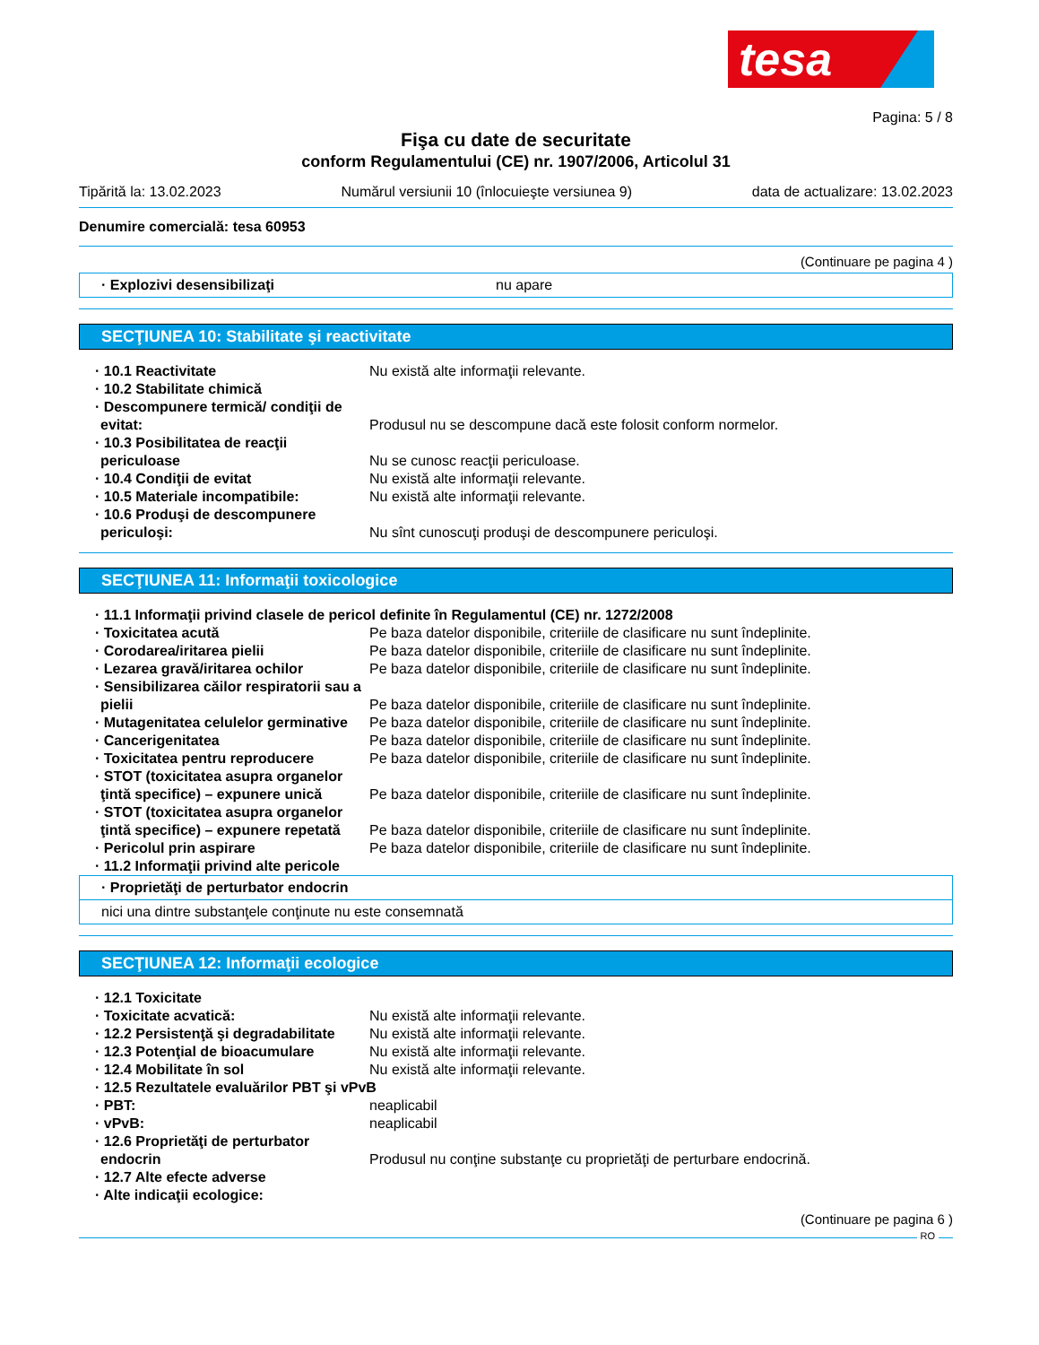tesa
Pagina: 5 / 8
Fişa cu date de securitate
conform Regulamentului (CE) nr. 1907/2006, Articolul 31
Tipărită la: 13.02.2023 Numărul versiunii 10 (înlocuieşte versiunea 9) data de actualizare: 13.02.2023
Denumire comercială: tesa 60953
(Continuare pe pagina 4 )
· Explozivi desensibilizaţi nu apare
SECŢIUNEA 10: Stabilitate şi reactivitate
· 10.1 Reactivitate Nu există alte informaţii relevante.
· 10.2 Stabilitate chimică
· Descompunere termică/ condiţii de evitat:
Produsul nu se descompune dacă este folosit conform normelor.
· 10.3 Posibilitatea de reacţii periculoase
Nu se cunosc reacţii periculoase.
· 10.4 Condiţii de evitat Nu există alte informaţii relevante.
· 10.5 Materiale incompatibile: Nu există alte informaţii relevante.
· 10.6 Produşi de descompunere periculoşi:
Nu sînt cunoscuţi produşi de descompunere periculoşi.
SECŢIUNEA 11: Informaţii toxicologice
· 11.1 Informaţii privind clasele de pericol definite în Regulamentul (CE) nr. 1272/2008
· Toxicitatea acută Pe baza datelor disponibile, criteriile de clasificare nu sunt îndeplinite.
· Corodarea/iritarea pielii Pe baza datelor disponibile, criteriile de clasificare nu sunt îndeplinite.
· Lezarea gravă/iritarea ochilor
Pe baza datelor disponibile, criteriile de clasificare nu sunt îndeplinite.
· Sensibilizarea căilor respiratorii sau a pielii
Pe baza datelor disponibile, criteriile de clasificare nu sunt îndeplinite.
· Mutagenitatea celulelor germinative
Pe baza datelor disponibile, criteriile de clasificare nu sunt îndeplinite.
· Cancerigenitatea Pe baza datelor disponibile, criteriile de clasificare nu sunt îndeplinite.
· Toxicitatea pentru reproducere
Pe baza datelor disponibile, criteriile de clasificare nu sunt îndeplinite.
· STOT (toxicitatea asupra organelor ţintă specifice) – expunere unică
Pe baza datelor disponibile, criteriile de clasificare nu sunt îndeplinite.
· STOT (toxicitatea asupra organelor ţintă specifice) – expunere repetată
Pe baza datelor disponibile, criteriile de clasificare nu sunt îndeplinite.
· Pericolul prin aspirare Pe baza datelor disponibile, criteriile de clasificare nu sunt îndeplinite.
· 11.2 Informaţii privind alte pericole
· Proprietăţi de perturbator endocrin
nici una dintre substanţele conţinute nu este consemnată
SECŢIUNEA 12: Informaţii ecologice
· 12.1 Toxicitate
· Toxicitate acvatică: Nu există alte informaţii relevante.
· 12.2 Persistenţă şi degradabilitate
Nu există alte informaţii relevante.
· 12.3 Potenţial de bioacumulare
Nu există alte informaţii relevante.
· 12.4 Mobilitate în sol Nu există alte informaţii relevante.
· 12.5 Rezultatele evaluărilor PBT şi vPvB
· PBT: neaplicabil
· vPvB: neaplicabil
· 12.6 Proprietăţi de perturbator endocrin
Produsul nu conţine substanţe cu proprietăţi de perturbare endocrină.
· 12.7 Alte efecte adverse
· Alte indicaţii ecologice:
(Continuare pe pagina 6 )
RO